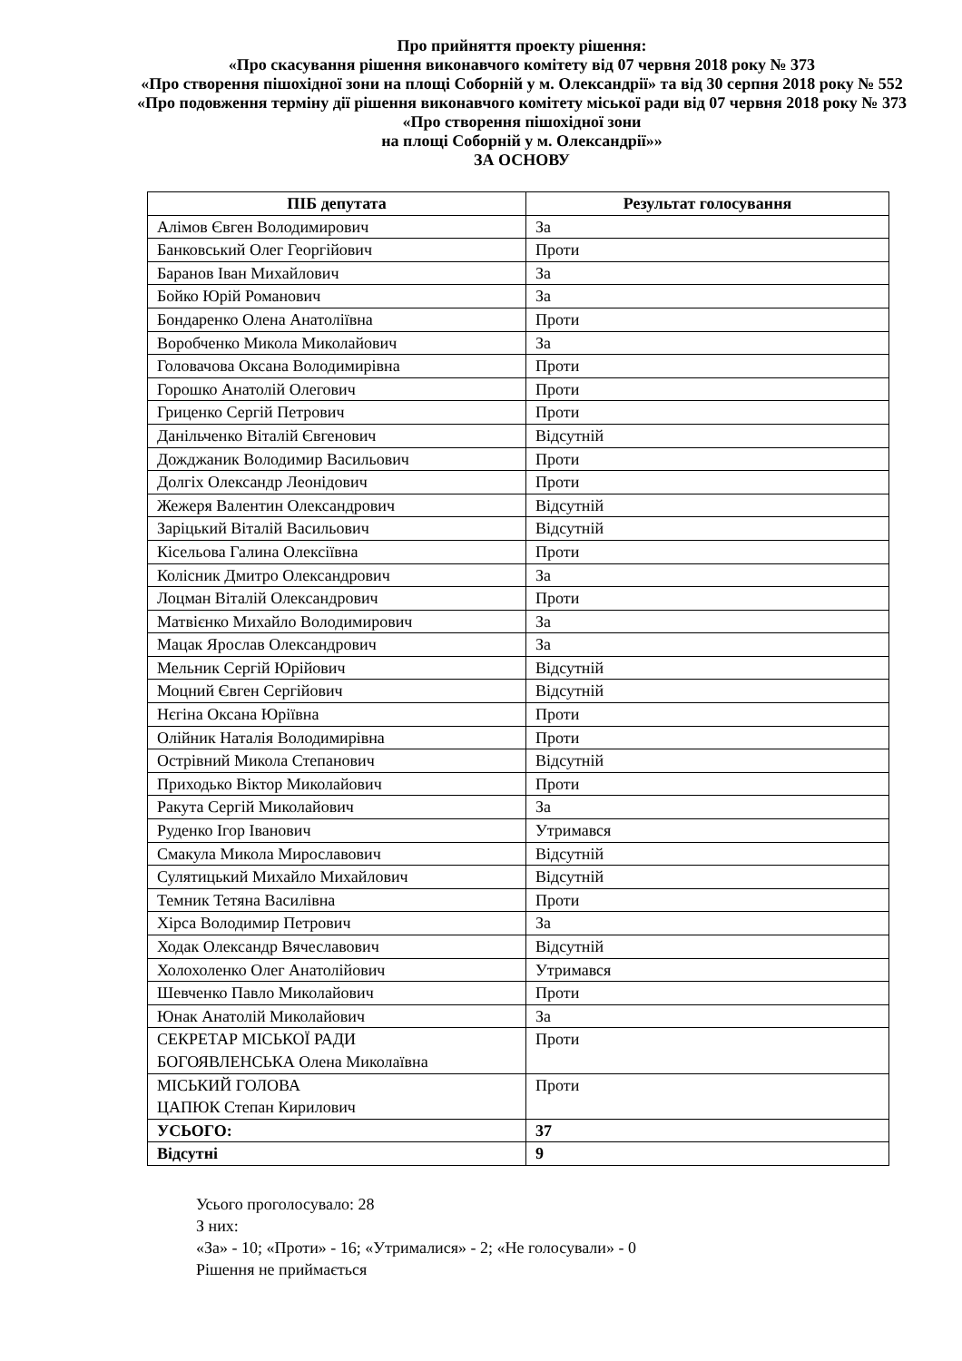Про прийняття проекту рішення:
«Про скасування рішення виконавчого комітету від 07 червня 2018 року № 373
«Про створення пішохідної зони на площі Соборній у м. Олександрії» та від 30 серпня 2018 року № 552 «Про подовження терміну дії рішення виконавчого комітету міської ради від 07 червня 2018 року № 373 «Про створення пішохідної зони
на площі Соборній у м. Олександрії»»
ЗА ОСНОВУ
| ПІБ депутата | Результат голосування |
| --- | --- |
| Алімов Євген Володимирович | За |
| Банковський Олег Георгійович | Проти |
| Баранов Іван Михайлович | За |
| Бойко Юрій Романович | За |
| Бондаренко Олена Анатоліївна | Проти |
| Воробченко Микола Миколайович | За |
| Головачова Оксана Володимирівна | Проти |
| Горошко Анатолій Олегович | Проти |
| Гриценко Сергій Петрович | Проти |
| Данільченко Віталій Євгенович | Відсутній |
| Дожджаник Володимир Васильович | Проти |
| Долгіх Олександр Леонідович | Проти |
| Жежеря Валентин Олександрович | Відсутній |
| Заріцький Віталій Васильович | Відсутній |
| Кісельова Галина Олексіївна | Проти |
| Колісник Дмитро Олександрович | За |
| Лоцман Віталій Олександрович | Проти |
| Матвієнко Михайло Володимирович | За |
| Мацак Ярослав Олександрович | За |
| Мельник Сергій Юрійович | Відсутній |
| Моцний Євген Сергійович | Відсутній |
| Нєгіна Оксана Юріївна | Проти |
| Олійник Наталія Володимирівна | Проти |
| Острівний Микола Степанович | Відсутній |
| Приходько Віктор Миколайович | Проти |
| Ракута Сергій Миколайович | За |
| Руденко Ігор Іванович | Утримався |
| Смакула Микола Мирославович | Відсутній |
| Сулятицький Михайло Михайлович | Відсутній |
| Темник Тетяна Василівна | Проти |
| Хірса Володимир Петрович | За |
| Ходак Олександр Вячеславович | Відсутній |
| Холохоленко Олег Анатолійович | Утримався |
| Шевченко Павло Миколайович | Проти |
| Юнак Анатолій Миколайович | За |
| СЕКРЕТАР МІСЬКОЇ РАДИ БОГОЯВЛЕНСЬКА Олена Миколаївна | Проти |
| МІСЬКИЙ ГОЛОВА ЦАПЮК Степан Кирилович | Проти |
| УСЬОГО: | 37 |
| Відсутні | 9 |
Усього проголосувало: 28
З них:
«За» - 10; «Проти» - 16; «Утрималися» - 2; «Не голосували» - 0
Рішення не приймається